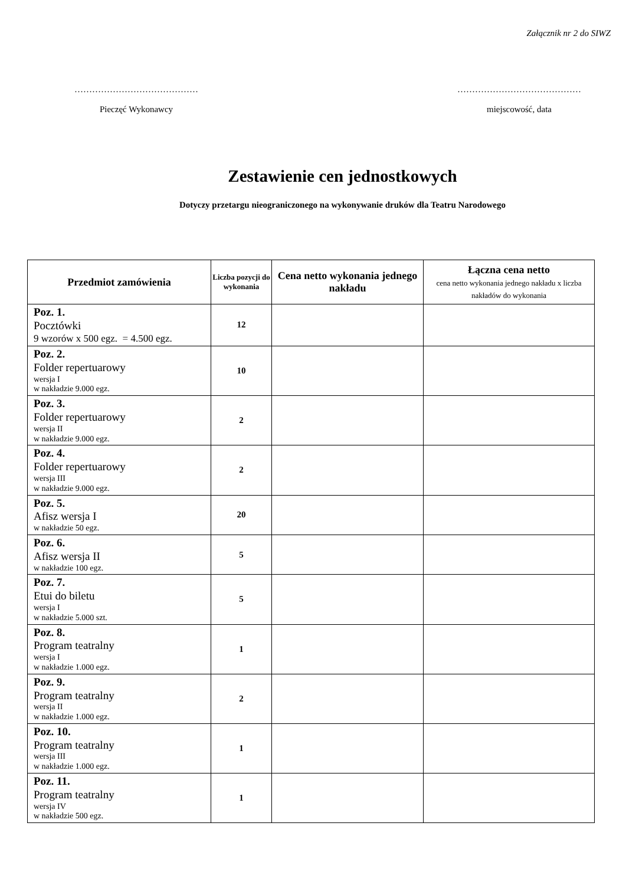Załącznik nr 2 do SIWZ
……………………………………
Pieczęć Wykonawcy
……………………………………
miejscowość, data
Zestawienie cen jednostkowych
Dotyczy przetargu nieograniczonego na wykonywanie druków dla Teatru Narodowego
| Przedmiot zamówienia | Liczba pozycji do wykonania | Cena netto wykonania jednego nakładu | Łączna cena netto cena netto wykonania jednego nakładu x liczba nakładów do wykonania |
| --- | --- | --- | --- |
| Poz. 1. Pocztówki 9 wzorów x 500 egz. = 4.500 egz. | 12 | | |
| Poz. 2. Folder repertuarowy wersja I w nakładzie 9.000 egz. | 10 | | |
| Poz. 3. Folder repertuarowy wersja II w nakładzie 9.000 egz. | 2 | | |
| Poz. 4. Folder repertuarowy wersja III w nakładzie 9.000 egz. | 2 | | |
| Poz. 5. Afisz wersja I w nakładzie 50 egz. | 20 | | |
| Poz. 6. Afisz wersja II w nakładzie 100 egz. | 5 | | |
| Poz. 7. Etui do biletu wersja I w nakładzie 5.000 szt. | 5 | | |
| Poz. 8. Program teatralny wersja I w nakładzie 1.000 egz. | 1 | | |
| Poz. 9. Program teatralny wersja II w nakładzie 1.000 egz. | 2 | | |
| Poz. 10. Program teatralny wersja III w nakładzie 1.000 egz. | 1 | | |
| Poz. 11. Program teatralny wersja IV w nakładzie 500 egz. | 1 | | |